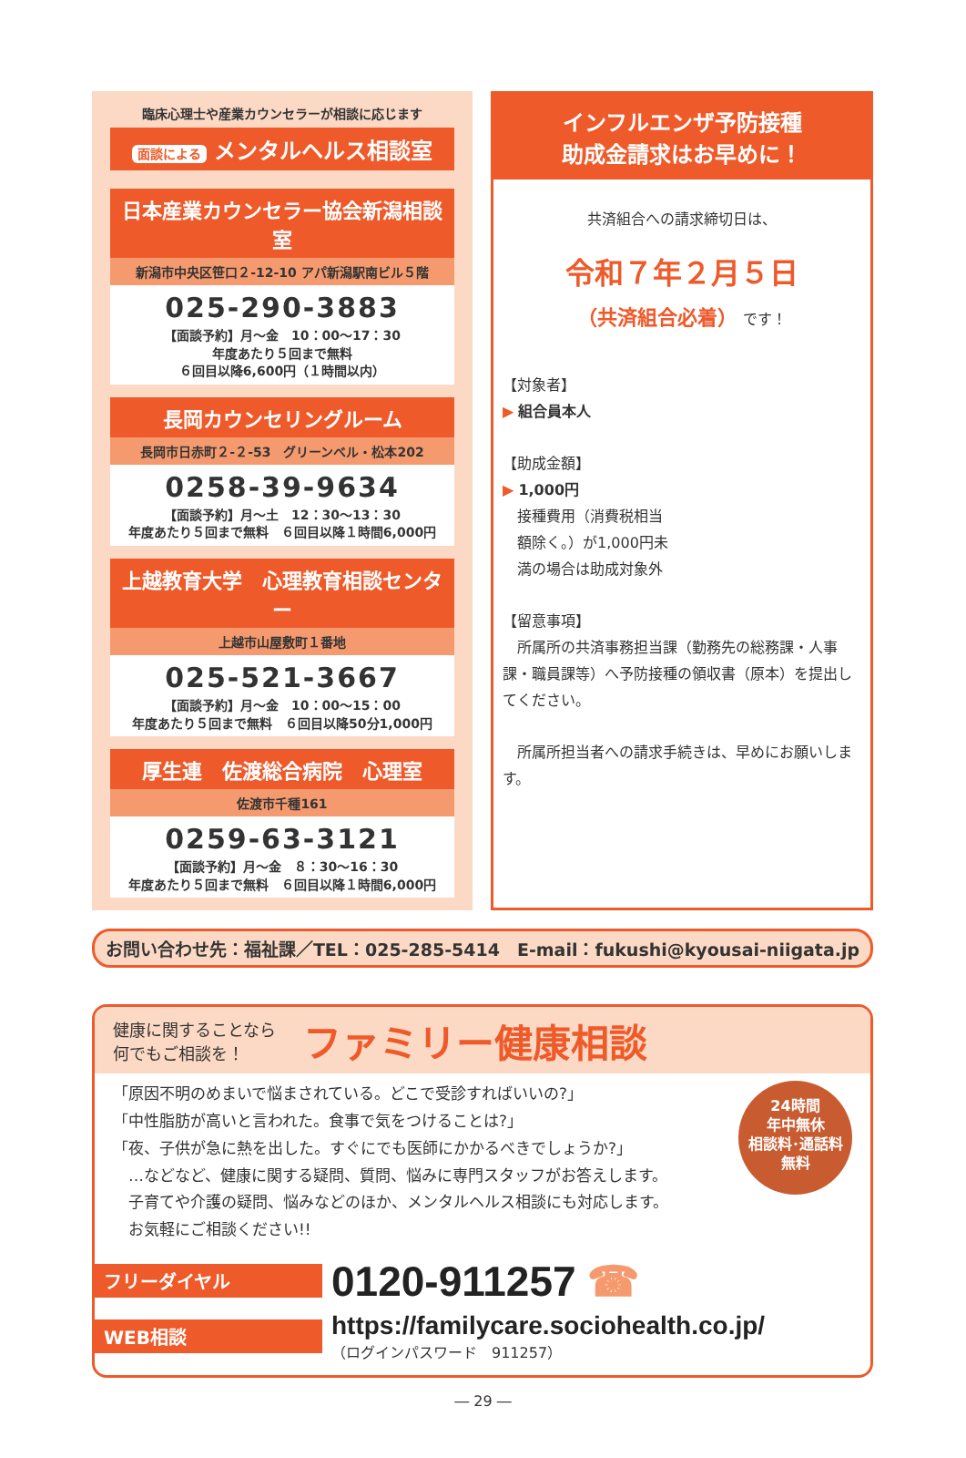臨床心理士や産業カウンセラーが相談に応じます
面談による メンタルヘルス相談室
日本産業カウンセラー協会新潟相談室
新潟市中央区笹口２-12-10 アパ新潟駅南ビル５階
025-290-3883
【面談予約】月～金　10：00～17：30
年度あたり５回まで無料
６回目以降6,600円（１時間以内）
長岡カウンセリングルーム
長岡市日赤町２-２-53　グリーンベル・松本202
0258-39-9634
【面談予約】月～土　12：30～13：30
年度あたり５回まで無料　６回目以降１時間6,000円
上越教育大学　心理教育相談センター
上越市山屋敷町１番地
025-521-3667
【面談予約】月～金　10：00～15：00
年度あたり５回まで無料　６回目以降50分1,000円
厚生連　佐渡総合病院　心理室
佐渡市千種161
0259-63-3121
【面談予約】月～金　８：30～16：30
年度あたり５回まで無料　６回目以降１時間6,000円
インフルエンザ予防接種
助成金請求はお早めに！
共済組合への請求締切日は、
令和７年２月５日
（共済組合必着） です！
【対象者】
▶ 組合員本人
【助成金額】
▶ 1,000円
接種費用（消費税相当額除く。）が1,000円未満の場合は助成対象外
【留意事項】
　所属所の共済事務担当課（勤務先の総務課・人事課・職員課等）へ予防接種の領収書（原本）を提出してください。
　所属所担当者への請求手続きは、早めにお願いします。
お問い合わせ先：福祉課／TEL：025-285-5414　E-mail：fukushi@kyousai-niigata.jp
健康に関することなら
何でもご相談を！
ファミリー健康相談
24時間
年中無休
相談料･通話料
無料
「原因不明のめまいで悩まされている。どこで受診すればいいの?」
「中性脂肪が高いと言われた。食事で気をつけることは?」
「夜、子供が急に熱を出した。すぐにでも医師にかかるべきでしょうか?」
　…などなど、健康に関する疑問、質問、悩みに専門スタッフがお答えします。
　子育てや介護の疑問、悩みなどのほか、メンタルヘルス相談にも対応します。
　お気軽にご相談ください!!
フリーダイヤル 0120-911257 ☎
WEB相談
https://familycare.sociohealth.co.jp/
（ログインパスワード　911257）
― 29 ―